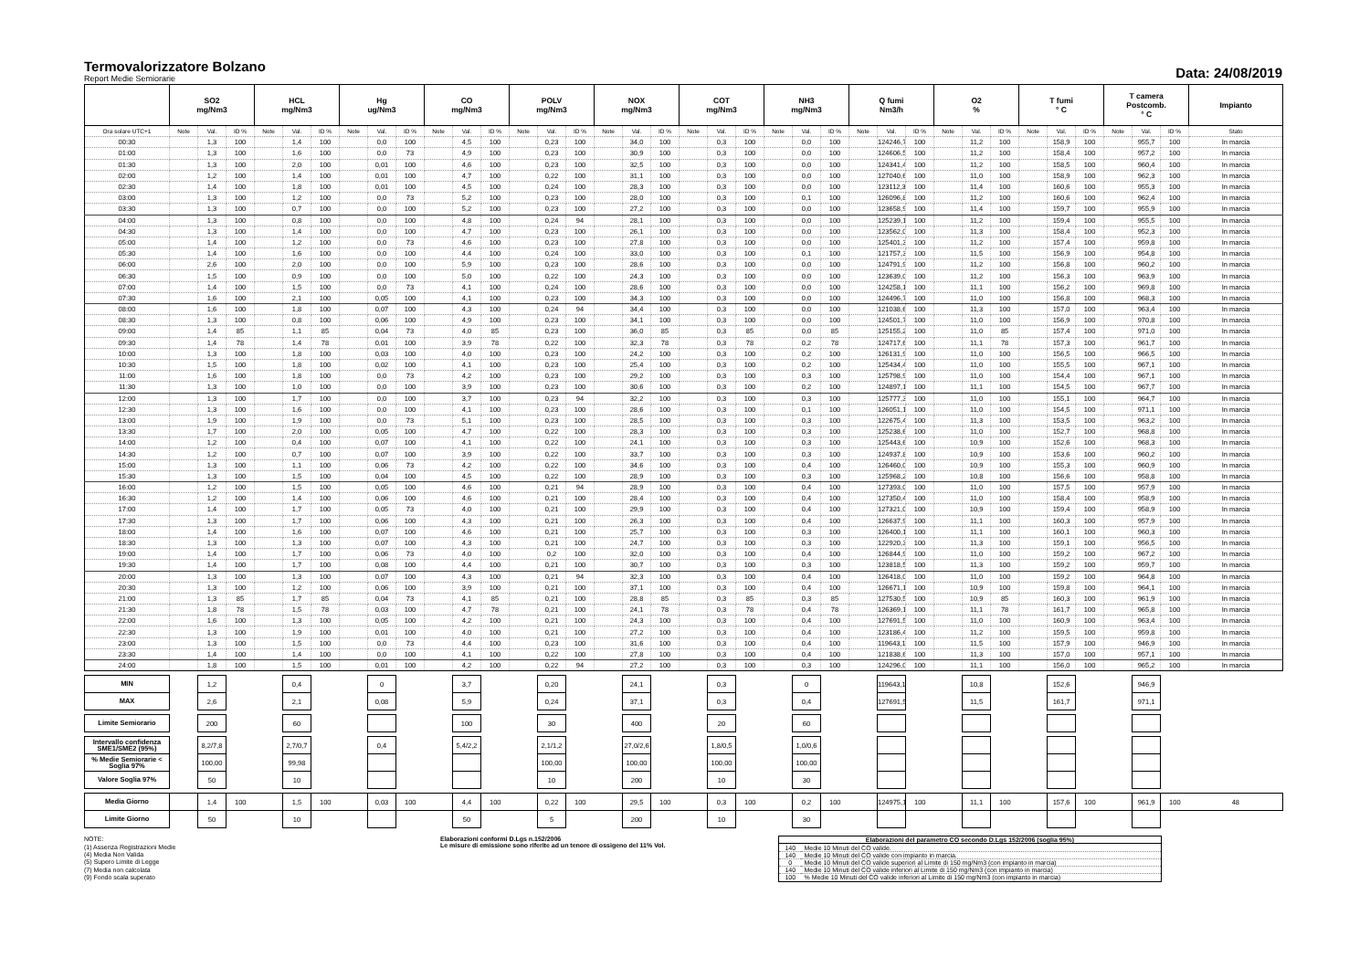Termovalorizzatore Bolzano
Report Medie Semiorarie
Data: 24/08/2019
| | SO2 mg/Nm3 | | | HCL mg/Nm3 | | | Hg ug/Nm3 | | | CO mg/Nm3 | | | POLV mg/Nm3 | | | NOX mg/Nm3 | | | COT mg/Nm3 | | | NH3 mg/Nm3 | | | Q fumi Nm3/h | | | O2 % | | | T fumi ° C | | | T camera Postcomb. ° C | | | Impianto |
| --- | --- | --- | --- | --- | --- | --- | --- | --- | --- | --- | --- | --- | --- | --- | --- | --- | --- | --- | --- | --- | --- | --- | --- | --- | --- | --- | --- | --- | --- | --- | --- | --- | --- | --- | --- | --- | --- |
| Ora solare UTC+1 | Note | Val. | ID % | Note | Val. | ID % | Note | Val. | ID % | Note | Val. | ID % | Note | Val. | ID % | Note | Val. | ID % | Note | Val. | ID % | Note | Val. | ID % | Note | Val. | ID % | Note | Val. | ID % | Note | Val. | ID % | Note | Val. | ID % | Stato |
| 00:30 | | 1,3 | 100 | | 1,4 | 100 | | 0,0 | 100 | | 4,5 | 100 | | 0,23 | 100 | | 34,0 | 100 | | 0,3 | 100 | | 0,0 | 100 | | 124246,7 | 100 | | 11,2 | 100 | | 158,9 | 100 | | 955,7 | 100 | In marcia |
| 01:00 | | 1,3 | 100 | | 1,6 | 100 | | 0,0 | 73 | | 4,9 | 100 | | 0,23 | 100 | | 30,9 | 100 | | 0,3 | 100 | | 0,0 | 100 | | 124606,5 | 100 | | 11,2 | 100 | | 158,4 | 100 | | 957,2 | 100 | In marcia |
| 01:30 | | 1,3 | 100 | | 2,0 | 100 | | 0,01 | 100 | | 4,6 | 100 | | 0,23 | 100 | | 32,5 | 100 | | 0,3 | 100 | | 0,0 | 100 | | 124341,4 | 100 | | 11,2 | 100 | | 158,5 | 100 | | 960,4 | 100 | In marcia |
| 02:00 | | 1,2 | 100 | | 1,4 | 100 | | 0,01 | 100 | | 4,7 | 100 | | 0,22 | 100 | | 31,1 | 100 | | 0,3 | 100 | | 0,0 | 100 | | 127040,6 | 100 | | 11,0 | 100 | | 158,9 | 100 | | 962,3 | 100 | In marcia |
| 02:30 | | 1,4 | 100 | | 1,8 | 100 | | 0,01 | 100 | | 4,5 | 100 | | 0,24 | 100 | | 28,3 | 100 | | 0,3 | 100 | | 0,0 | 100 | | 123112,3 | 100 | | 11,4 | 100 | | 160,6 | 100 | | 955,3 | 100 | In marcia |
| 03:00 | | 1,3 | 100 | | 1,2 | 100 | | 0,0 | 73 | | 5,2 | 100 | | 0,23 | 100 | | 28,0 | 100 | | 0,3 | 100 | | 0,1 | 100 | | 126096,8 | 100 | | 11,2 | 100 | | 160,6 | 100 | | 962,4 | 100 | In marcia |
| 03:30 | | 1,3 | 100 | | 0,7 | 100 | | 0,0 | 100 | | 5,2 | 100 | | 0,23 | 100 | | 27,2 | 100 | | 0,3 | 100 | | 0,0 | 100 | | 123658,9 | 100 | | 11,4 | 100 | | 159,7 | 100 | | 955,9 | 100 | In marcia |
| 04:00 | | 1,3 | 100 | | 0,8 | 100 | | 0,0 | 100 | | 4,8 | 100 | | 0,24 | 94 | | 28,1 | 100 | | 0,3 | 100 | | 0,0 | 100 | | 125239,1 | 100 | | 11,2 | 100 | | 159,4 | 100 | | 955,5 | 100 | In marcia |
| 04:30 | | 1,3 | 100 | | 1,4 | 100 | | 0,0 | 100 | | 4,7 | 100 | | 0,23 | 100 | | 26,1 | 100 | | 0,3 | 100 | | 0,0 | 100 | | 123562,0 | 100 | | 11,3 | 100 | | 158,4 | 100 | | 952,3 | 100 | In marcia |
| 05:00 | | 1,4 | 100 | | 1,2 | 100 | | 0,0 | 73 | | 4,6 | 100 | | 0,23 | 100 | | 27,8 | 100 | | 0,3 | 100 | | 0,0 | 100 | | 125401,3 | 100 | | 11,2 | 100 | | 157,4 | 100 | | 959,8 | 100 | In marcia |
| 05:30 | | 1,4 | 100 | | 1,6 | 100 | | 0,0 | 100 | | 4,4 | 100 | | 0,24 | 100 | | 33,0 | 100 | | 0,3 | 100 | | 0,1 | 100 | | 121757,3 | 100 | | 11,5 | 100 | | 156,9 | 100 | | 954,8 | 100 | In marcia |
| 06:00 | | 2,6 | 100 | | 2,0 | 100 | | 0,0 | 100 | | 5,9 | 100 | | 0,23 | 100 | | 28,6 | 100 | | 0,3 | 100 | | 0,0 | 100 | | 124791,9 | 100 | | 11,2 | 100 | | 156,8 | 100 | | 960,2 | 100 | In marcia |
| 06:30 | | 1,5 | 100 | | 0,9 | 100 | | 0,0 | 100 | | 5,0 | 100 | | 0,22 | 100 | | 24,3 | 100 | | 0,3 | 100 | | 0,0 | 100 | | 123639,0 | 100 | | 11,2 | 100 | | 156,3 | 100 | | 963,9 | 100 | In marcia |
| 07:00 | | 1,4 | 100 | | 1,5 | 100 | | 0,0 | 73 | | 4,1 | 100 | | 0,24 | 100 | | 28,6 | 100 | | 0,3 | 100 | | 0,0 | 100 | | 124258,1 | 100 | | 11,1 | 100 | | 156,2 | 100 | | 969,8 | 100 | In marcia |
| 07:30 | | 1,6 | 100 | | 2,1 | 100 | | 0,05 | 100 | | 4,1 | 100 | | 0,23 | 100 | | 34,3 | 100 | | 0,3 | 100 | | 0,0 | 100 | | 124496,7 | 100 | | 11,0 | 100 | | 156,8 | 100 | | 968,3 | 100 | In marcia |
| 08:00 | | 1,6 | 100 | | 1,8 | 100 | | 0,07 | 100 | | 4,3 | 100 | | 0,24 | 94 | | 34,4 | 100 | | 0,3 | 100 | | 0,0 | 100 | | 121038,6 | 100 | | 11,3 | 100 | | 157,0 | 100 | | 963,4 | 100 | In marcia |
| 08:30 | | 1,3 | 100 | | 0,8 | 100 | | 0,06 | 100 | | 4,9 | 100 | | 0,23 | 100 | | 34,1 | 100 | | 0,3 | 100 | | 0,0 | 100 | | 124501,7 | 100 | | 11,0 | 100 | | 156,9 | 100 | | 970,8 | 100 | In marcia |
| 09:00 | | 1,4 | 85 | | 1,1 | 85 | | 0,04 | 73 | | 4,0 | 85 | | 0,23 | 100 | | 36,0 | 85 | | 0,3 | 85 | | 0,0 | 85 | | 125155,2 | 100 | | 11,0 | 85 | | 157,4 | 100 | | 971,0 | 100 | In marcia |
| 09:30 | | 1,4 | 78 | | 1,4 | 78 | | 0,01 | 100 | | 3,9 | 78 | | 0,22 | 100 | | 32,3 | 78 | | 0,3 | 78 | | 0,2 | 78 | | 124717,6 | 100 | | 11,1 | 78 | | 157,3 | 100 | | 961,7 | 100 | In marcia |
| 10:00 | | 1,3 | 100 | | 1,8 | 100 | | 0,03 | 100 | | 4,0 | 100 | | 0,23 | 100 | | 24,2 | 100 | | 0,3 | 100 | | 0,2 | 100 | | 126131,9 | 100 | | 11,0 | 100 | | 156,5 | 100 | | 966,5 | 100 | In marcia |
| 10:30 | | 1,5 | 100 | | 1,8 | 100 | | 0,02 | 100 | | 4,1 | 100 | | 0,23 | 100 | | 25,4 | 100 | | 0,3 | 100 | | 0,2 | 100 | | 125434,4 | 100 | | 11,0 | 100 | | 155,5 | 100 | | 967,1 | 100 | In marcia |
| 11:00 | | 1,6 | 100 | | 1,8 | 100 | | 0,0 | 73 | | 4,2 | 100 | | 0,23 | 100 | | 29,2 | 100 | | 0,3 | 100 | | 0,3 | 100 | | 125798,9 | 100 | | 11,0 | 100 | | 154,4 | 100 | | 967,1 | 100 | In marcia |
| 11:30 | | 1,3 | 100 | | 1,0 | 100 | | 0,0 | 100 | | 3,9 | 100 | | 0,23 | 100 | | 30,6 | 100 | | 0,3 | 100 | | 0,2 | 100 | | 124897,1 | 100 | | 11,1 | 100 | | 154,5 | 100 | | 967,7 | 100 | In marcia |
| 12:00 | | 1,3 | 100 | | 1,7 | 100 | | 0,0 | 100 | | 3,7 | 100 | | 0,23 | 94 | | 32,2 | 100 | | 0,3 | 100 | | 0,3 | 100 | | 125777,3 | 100 | | 11,0 | 100 | | 155,1 | 100 | | 964,7 | 100 | In marcia |
| 12:30 | | 1,3 | 100 | | 1,6 | 100 | | 0,0 | 100 | | 4,1 | 100 | | 0,23 | 100 | | 28,6 | 100 | | 0,3 | 100 | | 0,1 | 100 | | 126051,1 | 100 | | 11,0 | 100 | | 154,5 | 100 | | 971,1 | 100 | In marcia |
| 13:00 | | 1,9 | 100 | | 1,9 | 100 | | 0,0 | 73 | | 5,1 | 100 | | 0,23 | 100 | | 28,5 | 100 | | 0,3 | 100 | | 0,3 | 100 | | 122675,4 | 100 | | 11,3 | 100 | | 153,5 | 100 | | 963,2 | 100 | In marcia |
| 13:30 | | 1,7 | 100 | | 2,0 | 100 | | 0,05 | 100 | | 4,7 | 100 | | 0,22 | 100 | | 28,3 | 100 | | 0,3 | 100 | | 0,3 | 100 | | 125238,6 | 100 | | 11,0 | 100 | | 152,7 | 100 | | 968,8 | 100 | In marcia |
| 14:00 | | 1,2 | 100 | | 0,4 | 100 | | 0,07 | 100 | | 4,1 | 100 | | 0,22 | 100 | | 24,1 | 100 | | 0,3 | 100 | | 0,3 | 100 | | 125443,6 | 100 | | 10,9 | 100 | | 152,6 | 100 | | 968,3 | 100 | In marcia |
| 14:30 | | 1,2 | 100 | | 0,7 | 100 | | 0,07 | 100 | | 3,9 | 100 | | 0,22 | 100 | | 33,7 | 100 | | 0,3 | 100 | | 0,3 | 100 | | 124937,8 | 100 | | 10,9 | 100 | | 153,6 | 100 | | 960,2 | 100 | In marcia |
| 15:00 | | 1,3 | 100 | | 1,1 | 100 | | 0,06 | 73 | | 4,2 | 100 | | 0,22 | 100 | | 34,6 | 100 | | 0,3 | 100 | | 0,4 | 100 | | 126460,0 | 100 | | 10,9 | 100 | | 155,3 | 100 | | 960,9 | 100 | In marcia |
| 15:30 | | 1,3 | 100 | | 1,5 | 100 | | 0,04 | 100 | | 4,5 | 100 | | 0,22 | 100 | | 28,9 | 100 | | 0,3 | 100 | | 0,3 | 100 | | 125968,2 | 100 | | 10,8 | 100 | | 156,6 | 100 | | 958,8 | 100 | In marcia |
| 16:00 | | 1,2 | 100 | | 1,5 | 100 | | 0,05 | 100 | | 4,6 | 100 | | 0,21 | 94 | | 28,9 | 100 | | 0,3 | 100 | | 0,4 | 100 | | 127393,0 | 100 | | 11,0 | 100 | | 157,5 | 100 | | 957,9 | 100 | In marcia |
| 16:30 | | 1,2 | 100 | | 1,4 | 100 | | 0,06 | 100 | | 4,6 | 100 | | 0,21 | 100 | | 28,4 | 100 | | 0,3 | 100 | | 0,4 | 100 | | 127350,4 | 100 | | 11,0 | 100 | | 158,4 | 100 | | 958,9 | 100 | In marcia |
| 17:00 | | 1,4 | 100 | | 1,7 | 100 | | 0,05 | 73 | | 4,0 | 100 | | 0,21 | 100 | | 29,9 | 100 | | 0,3 | 100 | | 0,4 | 100 | | 127321,0 | 100 | | 10,9 | 100 | | 159,4 | 100 | | 958,9 | 100 | In marcia |
| 17:30 | | 1,3 | 100 | | 1,7 | 100 | | 0,06 | 100 | | 4,3 | 100 | | 0,21 | 100 | | 26,3 | 100 | | 0,3 | 100 | | 0,4 | 100 | | 126637,9 | 100 | | 11,1 | 100 | | 160,3 | 100 | | 957,9 | 100 | In marcia |
| 18:00 | | 1,4 | 100 | | 1,6 | 100 | | 0,07 | 100 | | 4,6 | 100 | | 0,21 | 100 | | 25,7 | 100 | | 0,3 | 100 | | 0,3 | 100 | | 126400,1 | 100 | | 11,1 | 100 | | 160,1 | 100 | | 960,3 | 100 | In marcia |
| 18:30 | | 1,3 | 100 | | 1,3 | 100 | | 0,07 | 100 | | 4,3 | 100 | | 0,21 | 100 | | 24,7 | 100 | | 0,3 | 100 | | 0,3 | 100 | | 122920,3 | 100 | | 11,3 | 100 | | 159,1 | 100 | | 956,5 | 100 | In marcia |
| 19:00 | | 1,4 | 100 | | 1,7 | 100 | | 0,06 | 73 | | 4,0 | 100 | | 0,2 | 100 | | 32,0 | 100 | | 0,3 | 100 | | 0,4 | 100 | | 126844,9 | 100 | | 11,0 | 100 | | 159,2 | 100 | | 967,2 | 100 | In marcia |
| 19:30 | | 1,4 | 100 | | 1,7 | 100 | | 0,08 | 100 | | 4,4 | 100 | | 0,21 | 100 | | 30,7 | 100 | | 0,3 | 100 | | 0,3 | 100 | | 123818,5 | 100 | | 11,3 | 100 | | 159,2 | 100 | | 959,7 | 100 | In marcia |
| 20:00 | | 1,3 | 100 | | 1,3 | 100 | | 0,07 | 100 | | 4,3 | 100 | | 0,21 | 94 | | 32,3 | 100 | | 0,3 | 100 | | 0,4 | 100 | | 126418,0 | 100 | | 11,0 | 100 | | 159,2 | 100 | | 964,8 | 100 | In marcia |
| 20:30 | | 1,3 | 100 | | 1,2 | 100 | | 0,06 | 100 | | 3,9 | 100 | | 0,21 | 100 | | 37,1 | 100 | | 0,3 | 100 | | 0,4 | 100 | | 126671,1 | 100 | | 10,9 | 100 | | 159,8 | 100 | | 964,1 | 100 | In marcia |
| 21:00 | | 1,3 | 85 | | 1,7 | 85 | | 0,04 | 73 | | 4,1 | 85 | | 0,21 | 100 | | 28,8 | 85 | | 0,3 | 85 | | 0,3 | 85 | | 127530,5 | 100 | | 10,9 | 85 | | 160,3 | 100 | | 961,9 | 100 | In marcia |
| 21:30 | | 1,8 | 78 | | 1,5 | 78 | | 0,03 | 100 | | 4,7 | 78 | | 0,21 | 100 | | 24,1 | 78 | | 0,3 | 78 | | 0,4 | 78 | | 126369,1 | 100 | | 11,1 | 78 | | 161,7 | 100 | | 965,8 | 100 | In marcia |
| 22:00 | | 1,6 | 100 | | 1,3 | 100 | | 0,05 | 100 | | 4,2 | 100 | | 0,21 | 100 | | 24,3 | 100 | | 0,3 | 100 | | 0,4 | 100 | | 127691,5 | 100 | | 11,0 | 100 | | 160,9 | 100 | | 963,4 | 100 | In marcia |
| 22:30 | | 1,3 | 100 | | 1,9 | 100 | | 0,01 | 100 | | 4,0 | 100 | | 0,21 | 100 | | 27,2 | 100 | | 0,3 | 100 | | 0,4 | 100 | | 123186,4 | 100 | | 11,2 | 100 | | 159,5 | 100 | | 959,8 | 100 | In marcia |
| 23:00 | | 1,3 | 100 | | 1,5 | 100 | | 0,0 | 73 | | 4,4 | 100 | | 0,23 | 100 | | 31,6 | 100 | | 0,3 | 100 | | 0,4 | 100 | | 119643,1 | 100 | | 11,5 | 100 | | 157,9 | 100 | | 946,9 | 100 | In marcia |
| 23:30 | | 1,4 | 100 | | 1,4 | 100 | | 0,0 | 100 | | 4,1 | 100 | | 0,22 | 100 | | 27,8 | 100 | | 0,3 | 100 | | 0,4 | 100 | | 121838,6 | 100 | | 11,3 | 100 | | 157,0 | 100 | | 957,1 | 100 | In marcia |
| 24:00 | | 1,8 | 100 | | 1,5 | 100 | | 0,01 | 100 | | 4,2 | 100 | | 0,22 | 94 | | 27,2 | 100 | | 0,3 | 100 | | 0,3 | 100 | | 124296,0 | 100 | | 11,1 | 100 | | 156,0 | 100 | | 965,2 | 100 | In marcia |
| MIN | | 1,2 | | | 0,4 | | | 0 | | | 3,7 | | | 0,20 | | | 24,1 | | | 0,3 | | | 0 | | | 119643,1 | | | 10,8 | | | 152,6 | | | 946,9 | | |
| MAX | | 2,6 | | | 2,1 | | | 0,08 | | | 5,9 | | | 0,24 | | | 37,1 | | | 0,3 | | | 0,4 | | | 127691,5 | | | 11,5 | | | 161,7 | | | 971,1 | | |
| Limite Semiorario | | 200 | | | 60 | | | | | | 100 | | | 30 | | | 400 | | | 20 | | | 60 | | | | | | | | | | | | | | |
| Intervallo confidenza SME1/SME2 (95%) | | 8,2/7,8 | | | 2,7/0,7 | | | 0,4 | | | 5,4/2,2 | | | 2,1/1,2 | | | 27,0/2,6 | | | 1,8/0,5 | | | 1,0/0,6 | | | | | | | | | | | | | | |
| % Medie Semiorarie < Soglia 97% | | 100,00 | | | 99,98 | | | | | | | | | 100,00 | | | 100,00 | | | 100,00 | | | 100,00 | | | | | | | | | | | | | | |
| Valore Soglia 97% | | 50 | | | 10 | | | | | | | | | 10 | | | 200 | | | 10 | | | 30 | | | | | | | | | | | | | | |
| Media Giorno | | 1,4 | 100 | | 1,5 | 100 | | 0,03 | 100 | | 4,4 | 100 | | 0,22 | 100 | | 29,5 | 100 | | 0,3 | 100 | | 0,2 | 100 | | 124975,1 | 100 | | 11,1 | 100 | | 157,6 | 100 | | 961,9 | 100 | 48 |
| Limite Giorno | | 50 | | | 10 | | | | | | 50 | | | 5 | | | 200 | | | 10 | | | 30 | | | | | | | | | | | | | | |
NOTE:
(1) Assenza Registrazioni Medie
(4) Media Non Valida
(5) Supero Limite di Legge
(7) Media non calcolata
(9) Fondo scala superato
Elaborazioni conformi D.Lgs n.152/2006
Le misure di emissione sono riferite ad un tenore di ossigeno del 11% Vol.
| Elaborazioni del parametro CO secondo D.Lgs 152/2006 (soglia 95%) | |
| 140 | Medie 10 Minuti del CO valide. |
| 140 | Medie 10 Minuti del CO valide con impianto in marcia. |
| 0 | Medie 10 Minuti del CO valide superiori al Limite di 150 mg/Nm3 (con impianto in marcia) |
| 140 | Medie 10 Minuti del CO valide inferiori al Limite di 150 mg/Nm3 (con impianto in marcia) |
| 100 | % Medie 10 Minuti del CO valide inferiori al Limite di 150 mg/Nm3 (con impianto in marcia) |